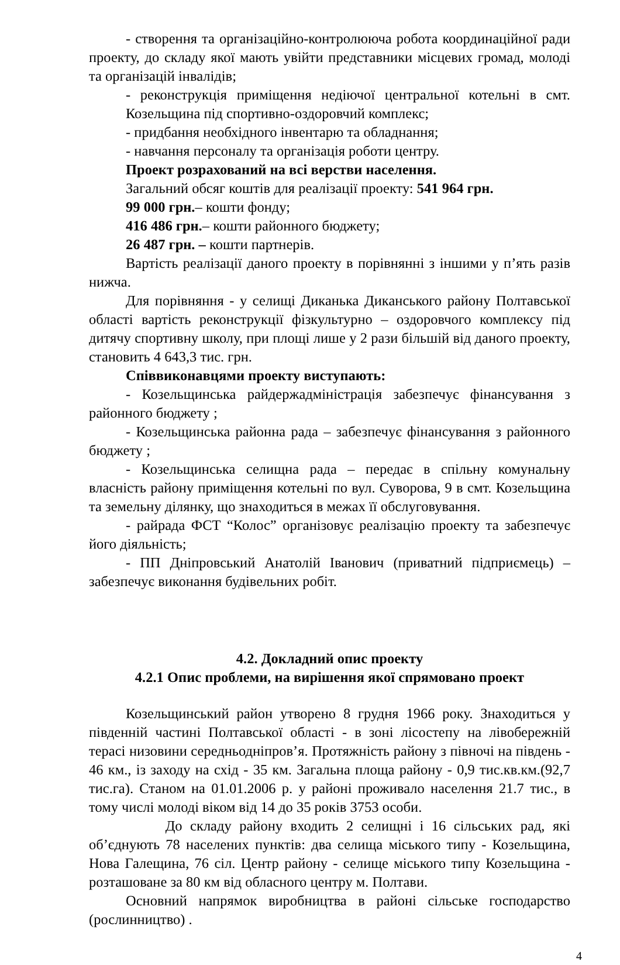- створення та організаційно-контролююча робота координаційної ради проекту, до складу якої мають увійти представники місцевих громад, молоді та організацій інвалідів;
- реконструкція приміщення недіючої центральної котельні в смт. Козельщина під спортивно-оздоровчий комплекс;
- придбання необхідного інвентарю та обладнання;
- навчання персоналу та організація роботи центру.
Проект розрахований на всі верстви населення.
Загальний обсяг коштів для реалізації проекту: 541 964 грн.
99 000 грн.– кошти фонду;
416 486 грн.– кошти районного бюджету;
26 487 грн. – кошти партнерів.
Вартість реалізації даного проекту в порівнянні з іншими у п’ять разів нижча.
Для порівняння - у селищі Диканька Диканського району Полтавської області вартість реконструкції фізкультурно – оздоровчого комплексу під дитячу спортивну школу, при площі лише у 2 рази більшій від даного проекту, становить 4 643,3 тис. грн.
Співвиконавцями проекту виступають:
- Козельщинська райдержадміністрація забезпечує фінансування з районного бюджету ;
- Козельщинська районна рада – забезпечує фінансування з районного бюджету ;
- Козельщинська селищна рада – передає в спільну комунальну власність району приміщення котельні по вул. Суворова, 9 в смт. Козельщина та земельну ділянку, що знаходиться в межах її обслуговування.
- райрада ФСТ “Колос” організовує реалізацію проекту та забезпечує його діяльність;
- ПП Дніпровський Анатолій Іванович (приватний підприємець) – забезпечує виконання будівельних робіт.
4.2. Докладний опис проекту
4.2.1 Опис проблеми, на вирішення якої спрямовано проект
Козельщинський район утворено 8 грудня 1966 року. Знаходиться у південній частині Полтавської області - в зоні лісостепу на лівобережній терасі низовини середньодніпров’я. Протяжність району з півночі на південь - 46 км., із заходу на схід - 35 км. Загальна площа району - 0,9 тис.кв.км.(92,7 тис.га). Станом на 01.01.2006 р. у районі проживало населення 21.7 тис., в тому числі молоді віком від 14 до 35 років 3753 особи.
До складу району входить 2 селищні і 16 сільських рад, які об’єднують 78 населених пунктів: два селища міського типу - Козельщина, Нова Галещина, 76 сіл. Центр району - селище міського типу Козельщина - розташоване за 80 км від обласного центру м. Полтави.
Основний напрямок виробництва в районі сільське господарство (рослинництво) .
4